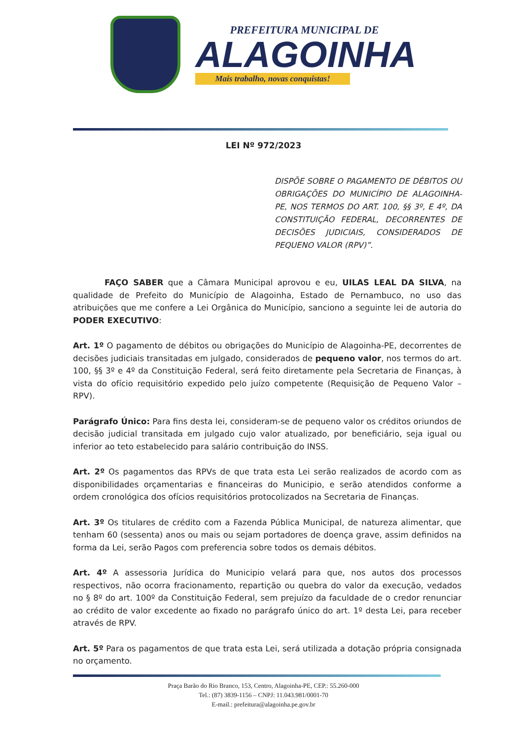PREFEITURA MUNICIPAL DE
ALAGOINHA
Mais trabalho, novas conquistas!
LEI Nº 972/2023
DISPÕE SOBRE O PAGAMENTO DE DÉBITOS OU OBRIGAÇÕES DO MUNICÍPIO DE ALAGOINHA-PE, NOS TERMOS DO ART. 100, §§ 3º, E 4º, DA CONSTITUIÇÃO FEDERAL, DECORRENTES DE DECISÕES JUDICIAIS, CONSIDERADOS DE PEQUENO VALOR (RPV)”.
FAÇO SABER que a Câmara Municipal aprovou e eu, UILAS LEAL DA SILVA, na qualidade de Prefeito do Município de Alagoinha, Estado de Pernambuco, no uso das atribuições que me confere a Lei Orgânica do Município, sanciono a seguinte lei de autoria do PODER EXECUTIVO:
Art. 1º O pagamento de débitos ou obrigações do Município de Alagoinha-PE, decorrentes de decisões judiciais transitadas em julgado, considerados de pequeno valor, nos termos do art. 100, §§ 3º e 4º da Constituição Federal, será feito diretamente pela Secretaria de Finanças, à vista do ofício requisitório expedido pelo juízo competente (Requisição de Pequeno Valor – RPV).
Parágrafo Único: Para fins desta lei, consideram-se de pequeno valor os créditos oriundos de decisão judicial transitada em julgado cujo valor atualizado, por beneficiário, seja igual ou inferior ao teto estabelecido para salário contribuição do INSS.
Art. 2º Os pagamentos das RPVs de que trata esta Lei serão realizados de acordo com as disponibilidades orçamentarias e financeiras do Municipio, e serão atendidos conforme a ordem cronológica dos ofícios requisitórios protocolizados na Secretaria de Finanças.
Art. 3º Os titulares de crédito com a Fazenda Pública Municipal, de natureza alimentar, que tenham 60 (sessenta) anos ou mais ou sejam portadores de doença grave, assim definidos na forma da Lei, serão Pagos com preferencia sobre todos os demais débitos.
Art. 4º A assessoria Jurídica do Municipio velará para que, nos autos dos processos respectivos, não ocorra fracionamento, repartição ou quebra do valor da execução, vedados no § 8º do art. 100º da Constituição Federal, sem prejuízo da faculdade de o credor renunciar ao crédito de valor excedente ao fixado no parágrafo único do art. 1º desta Lei, para receber através de RPV.
Art. 5º Para os pagamentos de que trata esta Lei, será utilizada a dotação própria consignada no orçamento.
Praça Barão do Rio Branco, 153, Centro, Alagoinha-PE, CEP.: 55.260-000
Tel.: (87) 3839-1156 – CNPJ: 11.043.981/0001-70
E-mail.: prefeitura@alagoinha.pe.gov.br